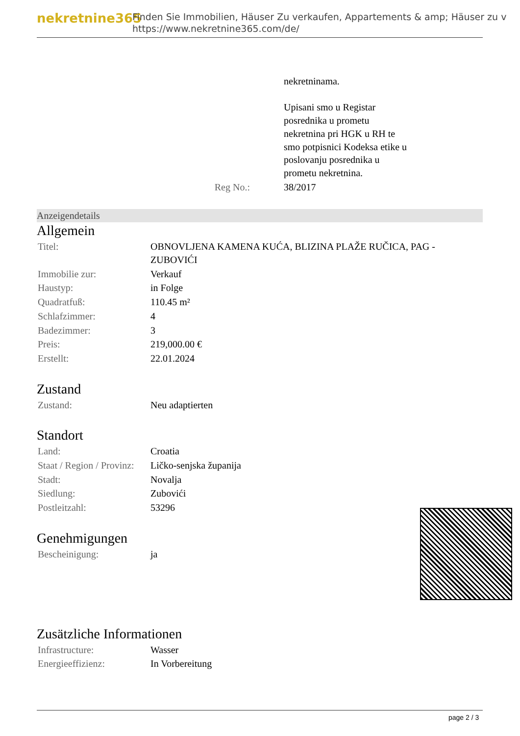nekretnine365
Finden Sie Immobilien, Häuser Zu verkaufen, Appartements & amp; Häuser zu v
https://www.nekretnine365.com/de/
| | nekretninama. Upisani smo u Registar posrednika u prometu nekretnina pri HGK u RH te smo potpisnici Kodeksa etike u poslovanju posrednika u prometu nekretnina. |
| Reg No.: | 38/2017 |
Anzeigendetails
Allgemein
| Titel: | OBNOVLJENA KAMENA KUĆA, BLIZINA PLAŽE RUČICA, PAG - ZUBOVIĆI |
| Immobilie zur: | Verkauf |
| Haustyp: | in Folge |
| Quadratfuß: | 110.45 m² |
| Schlafzimmer: | 4 |
| Badezimmer: | 3 |
| Preis: | 219,000.00 € |
| Erstellt: | 22.01.2024 |
Zustand
| Zustand: | Neu adaptierten |
Standort
| Land: | Croatia |
| Staat / Region / Provinz: | Ličko-senjska županija |
| Stadt: | Novalja |
| Siedlung: | Zubovići |
| Postleitzahl: | 53296 |
Genehmigungen
| Bescheinigung: | ja |
Zusätzliche Informationen
| Infrastructure: | Wasser |
| Energieeffizienz: | In Vorbereitung |
page 2 / 3